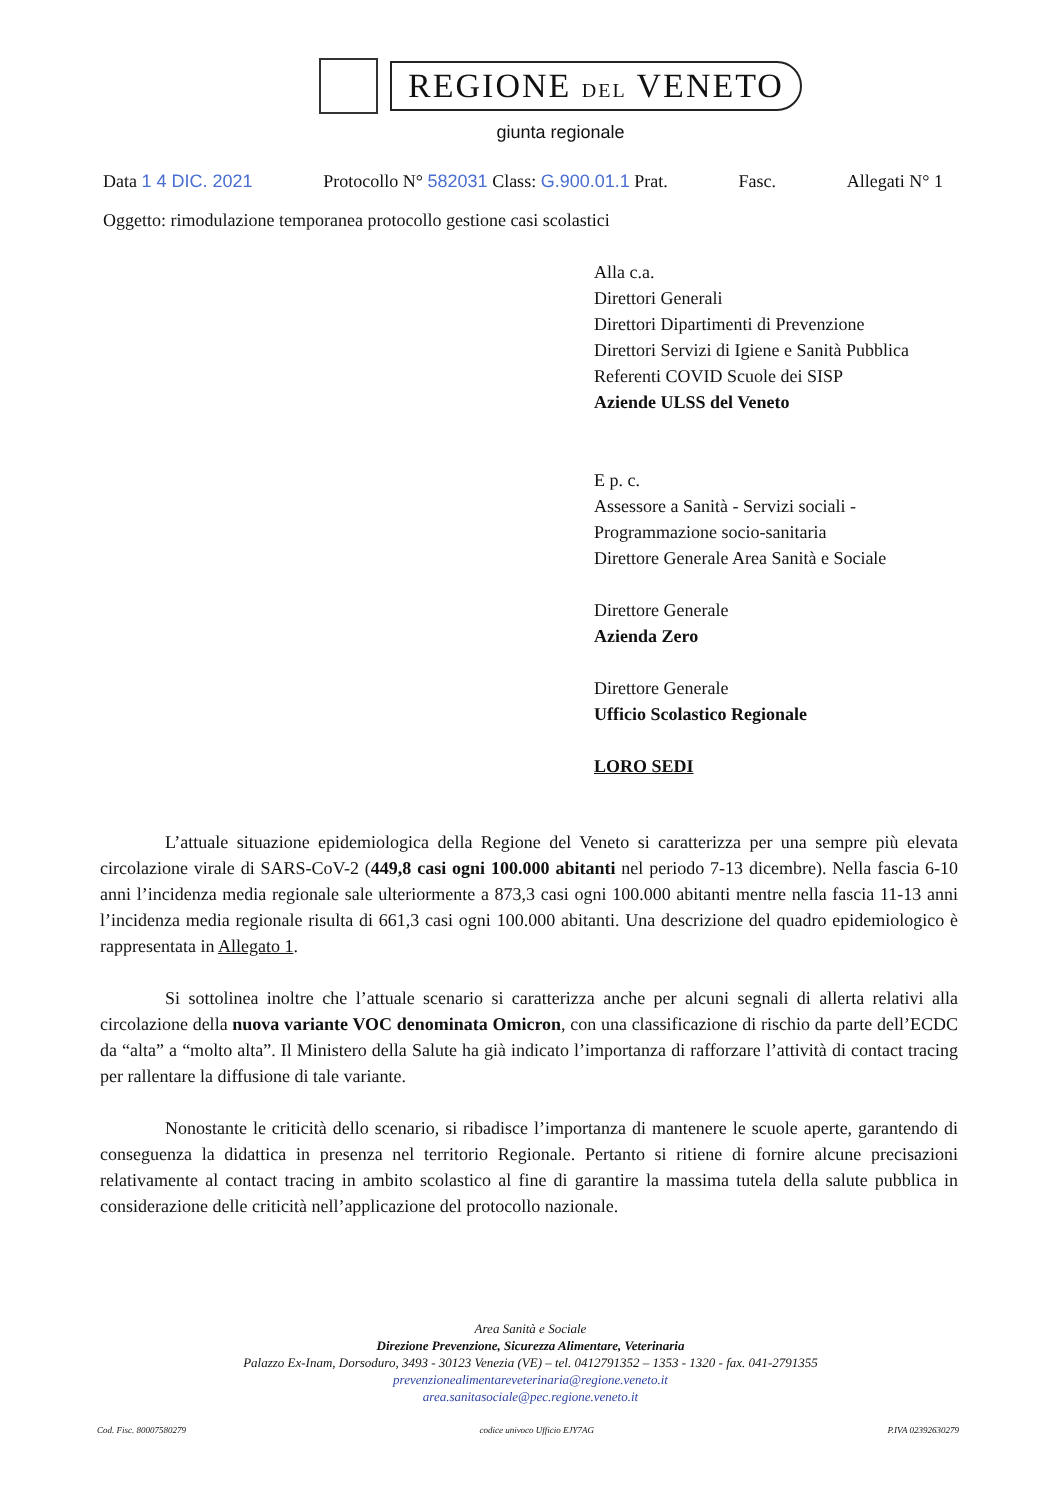REGIONE DEL VENETO
giunta regionale
Data 1 4 DIC. 2021 Protocollo N° 582031 Class: G.900.01.1 Prat. Fasc. Allegati N° 1
Oggetto: rimodulazione temporanea protocollo gestione casi scolastici
Alla c.a.
Direttori Generali
Direttori Dipartimenti di Prevenzione
Direttori Servizi di Igiene e Sanità Pubblica
Referenti COVID Scuole dei SISP
Aziende ULSS del Veneto
E p. c.
Assessore a Sanità - Servizi sociali -
Programmazione socio-sanitaria
Direttore Generale Area Sanità e Sociale
Direttore Generale
Azienda Zero
Direttore Generale
Ufficio Scolastico Regionale
LORO SEDI
L’attuale situazione epidemiologica della Regione del Veneto si caratterizza per una sempre più elevata circolazione virale di SARS-CoV-2 (449,8 casi ogni 100.000 abitanti nel periodo 7-13 dicembre). Nella fascia 6-10 anni l’incidenza media regionale sale ulteriormente a 873,3 casi ogni 100.000 abitanti mentre nella fascia 11-13 anni l’incidenza media regionale risulta di 661,3 casi ogni 100.000 abitanti. Una descrizione del quadro epidemiologico è rappresentata in Allegato 1.
Si sottolinea inoltre che l’attuale scenario si caratterizza anche per alcuni segnali di allerta relativi alla circolazione della nuova variante VOC denominata Omicron, con una classificazione di rischio da parte dell’ECDC da “alta” a “molto alta”. Il Ministero della Salute ha già indicato l’importanza di rafforzare l’attività di contact tracing per rallentare la diffusione di tale variante.
Nonostante le criticità dello scenario, si ribadisce l’importanza di mantenere le scuole aperte, garantendo di conseguenza la didattica in presenza nel territorio Regionale. Pertanto si ritiene di fornire alcune precisazioni relativamente al contact tracing in ambito scolastico al fine di garantire la massima tutela della salute pubblica in considerazione delle criticità nell’applicazione del protocollo nazionale.
Area Sanità e Sociale
Direzione Prevenzione, Sicurezza Alimentare, Veterinaria
Palazzo Ex-Inam, Dorsoduro, 3493 - 30123 Venezia (VE) – tel. 0412791352 – 1353 - 1320 - fax. 041-2791355
prevenzionealimentareveterinaria@regione.veneto.it
area.sanitasociale@pec.regione.veneto.it
Cod. Fisc. 80007580279 codice univoco Ufficio EJY7AG P.IVA 02392630279